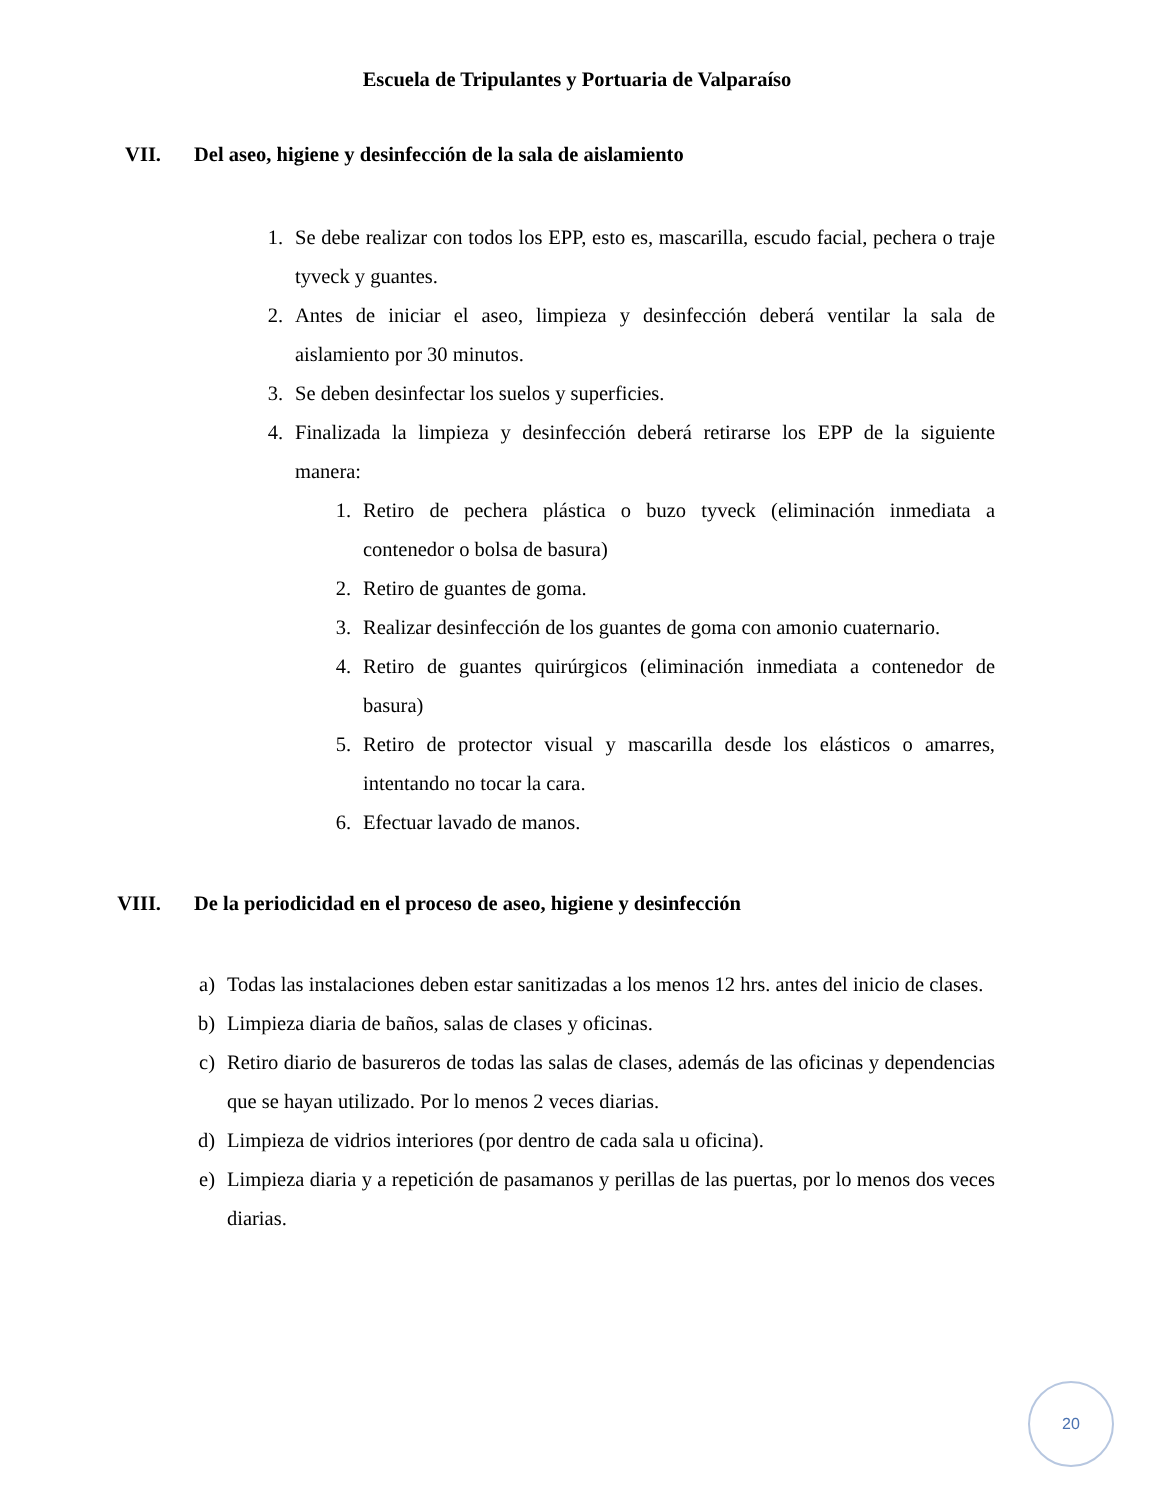Escuela de Tripulantes y Portuaria de Valparaíso
VII. Del aseo, higiene y desinfección de la sala de aislamiento
1. Se debe realizar con todos los EPP, esto es, mascarilla, escudo facial, pechera o traje tyveck y guantes.
2. Antes de iniciar el aseo, limpieza y desinfección deberá ventilar la sala de aislamiento por 30 minutos.
3. Se deben desinfectar los suelos y superficies.
4. Finalizada la limpieza y desinfección deberá retirarse los EPP de la siguiente manera:
1. Retiro de pechera plástica o buzo tyveck (eliminación inmediata a contenedor o bolsa de basura)
2. Retiro de guantes de goma.
3. Realizar desinfección de los guantes de goma con amonio cuaternario.
4. Retiro de guantes quirúrgicos (eliminación inmediata a contenedor de basura)
5. Retiro de protector visual y mascarilla desde los elásticos o amarres, intentando no tocar la cara.
6. Efectuar lavado de manos.
VIII. De la periodicidad en el proceso de aseo, higiene y desinfección
a) Todas las instalaciones deben estar sanitizadas a los menos 12 hrs. antes del inicio de clases.
b) Limpieza diaria de baños, salas de clases y oficinas.
c) Retiro diario de basureros de todas las salas de clases, además de las oficinas y dependencias que se hayan utilizado. Por lo menos 2 veces diarias.
d) Limpieza de vidrios interiores (por dentro de cada sala u oficina).
e) Limpieza diaria y a repetición de pasamanos y perillas de las puertas, por lo menos dos veces diarias.
20